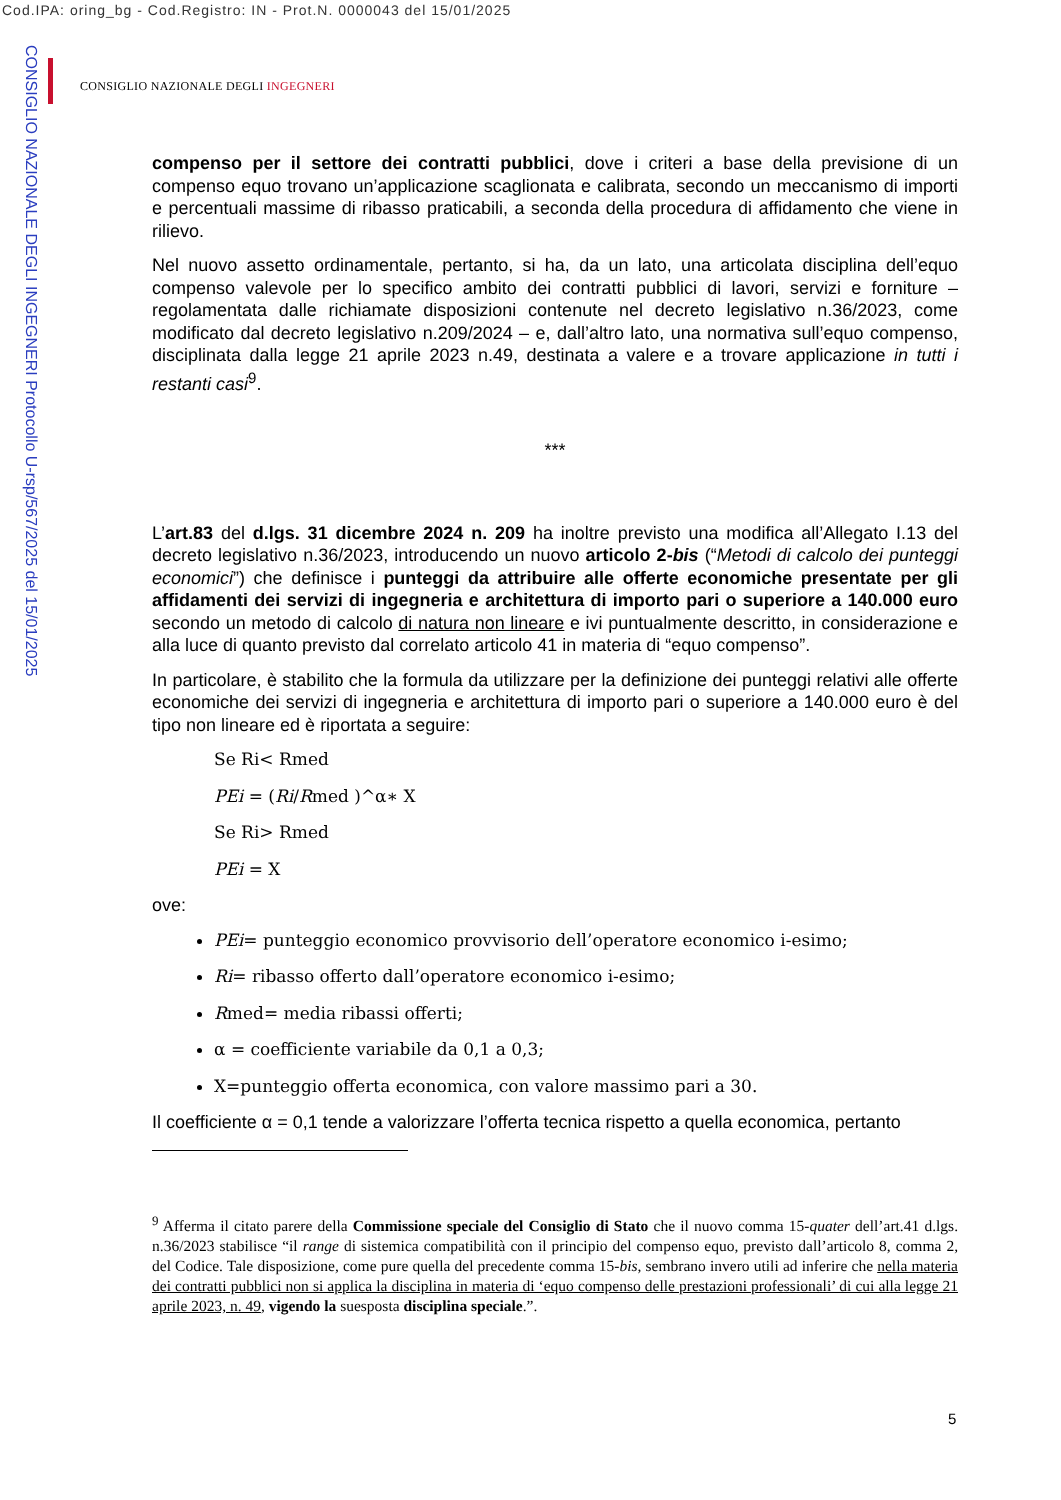Cod.IPA: oring_bg - Cod.Registro: IN - Prot.N. 0000043 del 15/01/2025
CONSIGLIO NAZIONALE DEGLI INGEGNERI Protocollo U-rsp/567/2025 del 15/01/2025
CONSIGLIO NAZIONALE DEGLI INGEGNERI
compenso per il settore dei contratti pubblici, dove i criteri a base della previsione di un compenso equo trovano un’applicazione scaglionata e calibrata, secondo un meccanismo di importi e percentuali massime di ribasso praticabili, a seconda della procedura di affidamento che viene in rilievo.
Nel nuovo assetto ordinamentale, pertanto, si ha, da un lato, una articolata disciplina dell’equo compenso valevole per lo specifico ambito dei contratti pubblici di lavori, servizi e forniture – regolamentata dalle richiamate disposizioni contenute nel decreto legislativo n.36/2023, come modificato dal decreto legislativo n.209/2024 – e, dall’altro lato, una normativa sull’equo compenso, disciplinata dalla legge 21 aprile 2023 n.49, destinata a valere e a trovare applicazione in tutti i restanti casi<sup>9</sup>.
***
L’art.83 del d.lgs. 31 dicembre 2024 n. 209 ha inoltre previsto una modifica all’Allegato I.13 del decreto legislativo n.36/2023, introducendo un nuovo articolo 2-bis (“Metodi di calcolo dei punteggi economici”) che definisce i punteggi da attribuire alle offerte economiche presentate per gli affidamenti dei servizi di ingegneria e architettura di importo pari o superiore a 140.000 euro secondo un metodo di calcolo di natura non lineare e ivi puntualmente descritto, in considerazione e alla luce di quanto previsto dal correlato articolo 41 in materia di “equo compenso”.
In particolare, è stabilito che la formula da utilizzare per la definizione dei punteggi relativi alle offerte economiche dei servizi di ingegneria e architettura di importo pari o superiore a 140.000 euro è del tipo non lineare ed è riportata a seguire:
Se Ri< Rmed
PEi = (Ri/Rmed )^α∗ X
Se Ri> Rmed
PEi = X
ove:
PEi= punteggio economico provvisorio dell’operatore economico i-esimo;
Ri= ribasso offerto dall’operatore economico i-esimo;
Rmed= media ribassi offerti;
α = coefficiente variabile da 0,1 a 0,3;
X=punteggio offerta economica, con valore massimo pari a 30.
Il coefficiente α = 0,1 tende a valorizzare l’offerta tecnica rispetto a quella economica, pertanto
<sup>9</sup> Afferma il citato parere della Commissione speciale del Consiglio di Stato che il nuovo comma 15-quater dell’art.41 d.lgs. n.36/2023 stabilisce “il range di sistemica compatibilità con il principio del compenso equo, previsto dall’articolo 8, comma 2, del Codice. Tale disposizione, come pure quella del precedente comma 15-bis, sembrano invero utili ad inferire che nella materia dei contratti pubblici non si applica la disciplina in materia di ‘equo compenso delle prestazioni professionali’ di cui alla legge 21 aprile 2023, n. 49, vigendo la suesposta disciplina speciale.”.
5